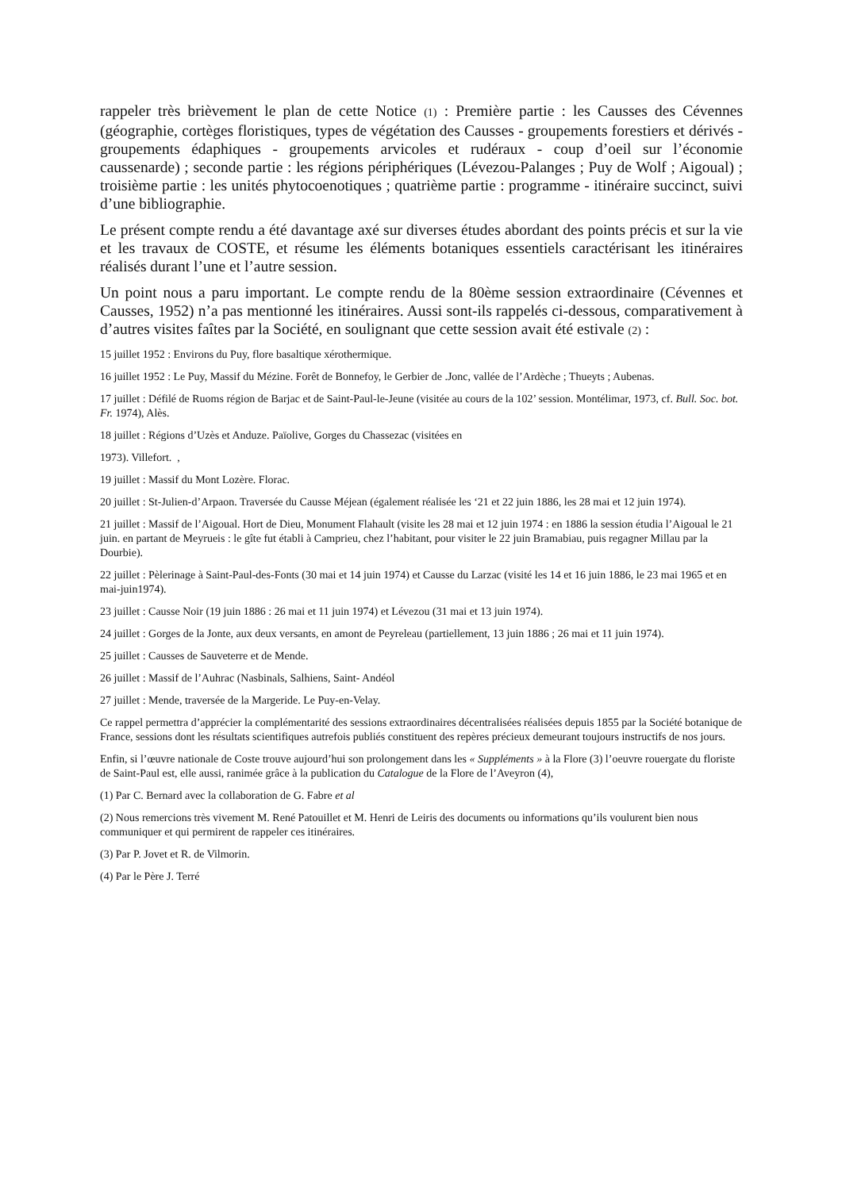rappeler très brièvement le plan de cette Notice (1) : Première partie : les Causses des Cévennes (géographie, cortèges floristiques, types de végétation des Causses - groupements forestiers et dérivés - groupements édaphiques - groupements arvicoles et rudéraux - coup d’oeil sur l’économie caussenarde) ; seconde partie : les régions périphériques (Lévezou-Palanges ; Puy de Wolf ; Aigoual) ; troisième partie : les unités phytocoenotiques ; quatrième partie : programme - itinéraire succinct, suivi d’une bibliographie.
Le présent compte rendu a été davantage axé sur diverses études abordant des points précis et sur la vie et les travaux de COSTE, et résume les éléments botaniques essentiels caractérisant les itinéraires réalisés durant l’une et l’autre session.
Un point nous a paru important. Le compte rendu de la 80ème session extraordinaire (Cévennes et Causses, 1952) n’a pas mentionné les itinéraires. Aussi sont-ils rappelés ci-dessous, comparativement à d’autres visites faîtes par la Société, en soulignant que cette session avait été estivale (2) :
15 juillet 1952 : Environs du Puy, flore basaltique xérothermique.
16 juillet 1952 : Le Puy, Massif du Mézine. Forêt de Bonnefoy, le Gerbier de .Jonc, vallée de l’Ardèche ; Thueyts ; Aubenas.
17 juillet : Défilé de Ruoms région de Barjac et de Saint-Paul-le-Jeune (visitée au cours de la 102’ session. Montélimar, 1973, cf. Bull. Soc. bot. Fr. 1974), Alès.
18 juillet : Régions d’Uzès et Anduze. Païolive, Gorges du Chassezac (visitées en
1973). Villefort. ,
19 juillet : Massif du Mont Lozère. Florac.
20 juillet : St-Julien-d’Arpaon. Traversée du Causse Méjean (également réalisée les ‘21 et 22 juin 1886, les 28 mai et 12 juin 1974).
21 juillet : Massif de l’Aigoual. Hort de Dieu, Monument Flahault (visite les 28 mai et 12 juin 1974 : en 1886 la session étudia l’Aigoual le 21 juin. en partant de Meyrueis : le gîte fut établi à Camprieu, chez l’habitant, pour visiter le 22 juin Bramabiau, puis regagner Millau par la Dourbie).
22 juillet : Pèlerinage à Saint-Paul-des-Fonts (30 mai et 14 juin 1974) et Causse du Larzac (visité les 14 et 16 juin 1886, le 23 mai 1965 et en mai-juin1974).
23 juillet : Causse Noir (19 juin 1886 : 26 mai et 11 juin 1974) et Lévezou (31 mai et 13 juin 1974).
24 juillet : Gorges de la Jonte, aux deux versants, en amont de Peyreleau (partiellement, 13 juin 1886 ; 26 mai et 11 juin 1974).
25 juillet : Causses de Sauveterre et de Mende.
26 juillet : Massif de l’Auhrac (Nasbinals, Salhiens, Saint- Andéol
27 juillet : Mende, traversée de la Margeride. Le Puy-en-Velay.
Ce rappel permettra d’apprécier la complémentarité des sessions extraordinaires décentralisées réalisées depuis 1855 par la Société botanique de France, sessions dont les résultats scientifiques autrefois publiés constituent des repères précieux demeurant toujours instructifs de nos jours.
Enfin, si l’œuvre nationale de Coste trouve aujourd’hui son prolongement dans les « Suppléments » à la Flore (3) l’oeuvre rouergate du floriste de Saint-Paul est, elle aussi, ranimée grâce à la publication du Catalogue de la Flore de l’Aveyron (4),
(1) Par C. Bernard avec la collaboration de G. Fabre et al
(2) Nous remercions très vivement M. René Patouillet et M. Henri de Leiris des documents ou informations qu’ils voulurent bien nous communiquer et qui permirent de rappeler ces itinéraires.
(3) Par P. Jovet et R. de Vilmorin.
(4) Par le Père J. Terré